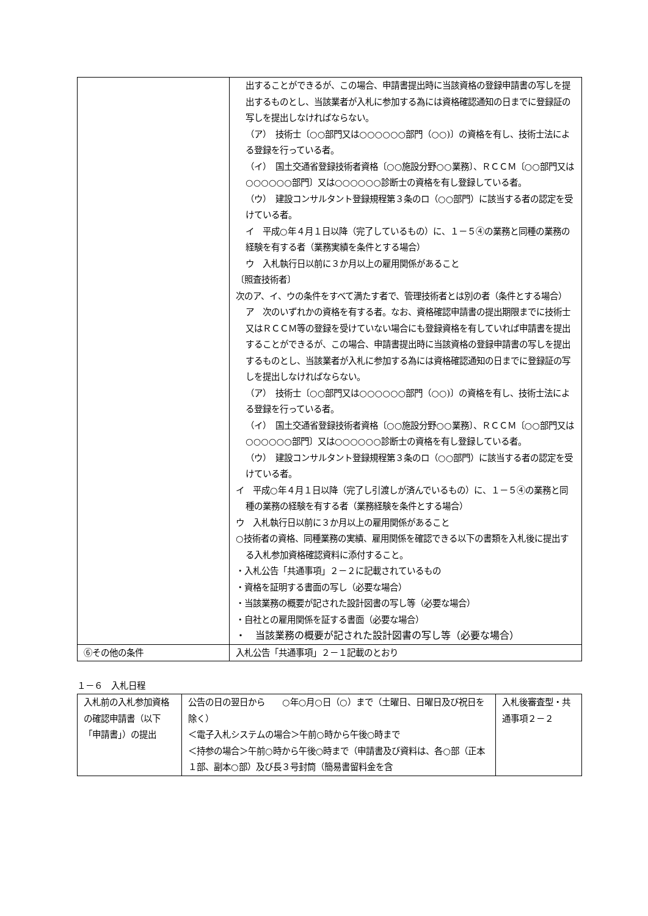| | 出することができるが、この場合、申請書提出時に当該資格の登録申請書の写しを提出するものとし、当該業者が入札に参加する為には資格確認通知の日までに登録証の写しを提出しなければならない。 （ア） 技術士〔○○部門又は○○○○○○部門（○○)〕の資格を有し、技術士法による登録を行っている者。 （イ） 国土交通省登録技術者資格〔○○施設分野○○業務〕、ＲＣＣＭ〔○○部門又は○○○○○○部門〕又は○○○○○○診断士の資格を有し登録している者。 （ウ） 建設コンサルタント登録規程第３条のロ（○○部門）に該当する者の認定を受けている者。 イ 平成○年４月１日以降（完了しているもの）に、１－５④の業務と同種の業務の経験を有する者（業務実績を条件とする場合） ウ 入札執行日以前に３か月以上の雇用関係があること 〔照査技術者〕 次のア、イ、ウの条件をすべて満たす者で、管理技術者とは別の者（条件とする場合） ア 次のいずれかの資格を有する者。なお、資格確認申請書の提出期限までに技術士又はＲＣＣＭ等の登録を受けていない場合にも登録資格を有していれば申請書を提出することができるが、この場合、申請書提出時に当該資格の登録申請書の写しを提出するものとし、当該業者が入札に参加する為には資格確認通知の日までに登録証の写しを提出しなければならない。 （ア） 技術士〔○○部門又は○○○○○○部門（○○)〕の資格を有し、技術士法による登録を行っている者。 （イ） 国土交通省登録技術者資格〔○○施設分野○○業務〕、ＲＣＣＭ〔○○部門又は○○○○○○部門〕又は○○○○○○診断士の資格を有し登録している者。 （ウ） 建設コンサルタント登録規程第３条のロ（○○部門）に該当する者の認定を受けている者。 イ 平成○年４月１日以降（完了し引渡しが済んでいるもの）に、１－５④の業務と同種の業務の経験を有する者（業務経験を条件とする場合） ウ 入札執行日以前に３か月以上の雇用関係があること ○技術者の資格、同種業務の実績、雇用関係を確認できる以下の書類を入札後に提出する入札参加資格確認資料に添付すること。 ・入札公告「共通事項」２－２に記載されているもの ・資格を証明する書面の写し（必要な場合） ・当該業務の概要が記された設計図書の写し等（必要な場合） ・自社との雇用関係を証する書面（必要な場合） ・ 当該業務の概要が記された設計図書の写し等（必要な場合） |
| ⑥その他の条件 | 入札公告「共通事項」２－１記載のとおり |
１－６　入札日程
| 入札前の入札参加資格の確認申請書（以下「申請書」）の提出 | 公告の日の翌日から ○年○月○日（○）まで（土曜日、日曜日及び祝日を除く） ＜電子入札システムの場合＞午前○時から午後○時まで ＜持参の場合＞午前○時から午後○時まで（申請書及び資料は、各○部（正本１部、副本○部）及び長３号封筒（簡易書留料金を含 | 入札後審査型・共通事項２－２ |